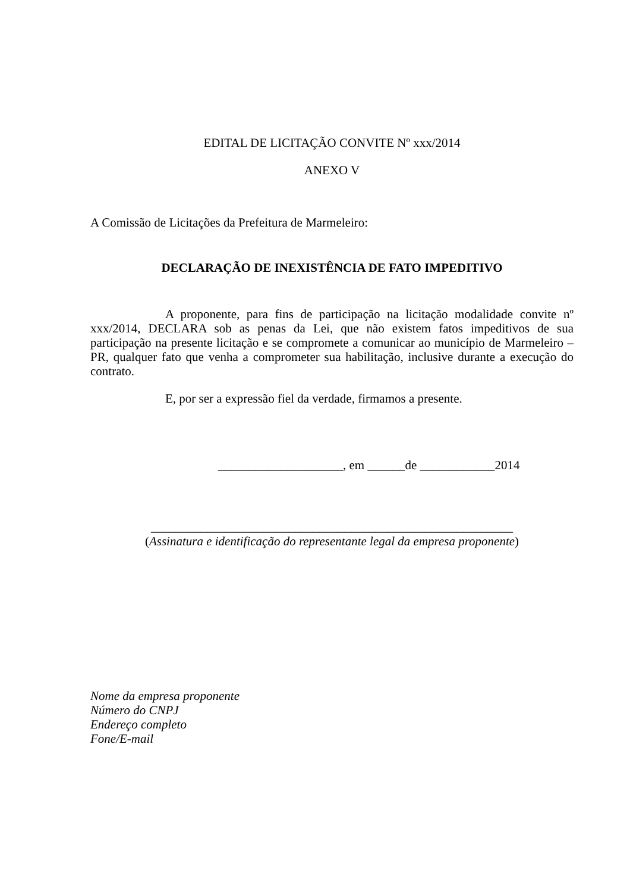EDITAL DE LICITAÇÃO CONVITE Nº xxx/2014
ANEXO V
A Comissão de Licitações da Prefeitura de Marmeleiro:
DECLARAÇÃO DE INEXISTÊNCIA DE FATO IMPEDITIVO
A proponente, para fins de participação na licitação modalidade convite nº xxx/2014, DECLARA sob as penas da Lei, que não existem fatos impeditivos de sua participação na presente licitação e se compromete a comunicar ao município de Marmeleiro – PR, qualquer fato que venha a comprometer sua habilitação, inclusive durante a execução do contrato.
E, por ser a expressão fiel da verdade, firmamos a presente.
____________________, em ______de ____________2014
__________________________________________________________
(Assinatura e identificação do representante legal da empresa proponente)
Nome da empresa proponente
Número do CNPJ
Endereço completo
Fone/E-mail